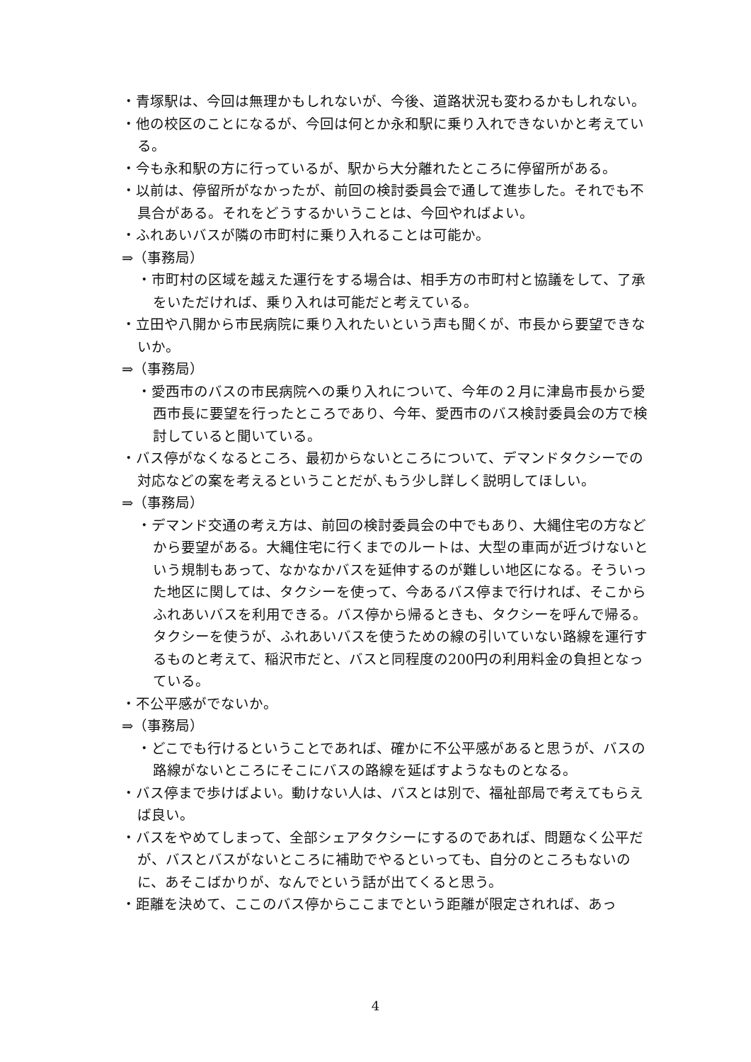・青塚駅は、今回は無理かもしれないが、今後、道路状況も変わるかもしれない。
・他の校区のことになるが、今回は何とか永和駅に乗り入れできないかと考えている。
・今も永和駅の方に行っているが、駅から大分離れたところに停留所がある。
・以前は、停留所がなかったが、前回の検討委員会で通して進歩した。それでも不具合がある。それをどうするかいうことは、今回やればよい。
・ふれあいバスが隣の市町村に乗り入れることは可能か。
⇒（事務局）
・市町村の区域を越えた運行をする場合は、相手方の市町村と協議をして、了承をいただければ、乗り入れは可能だと考えている。
・立田や八開から市民病院に乗り入れたいという声も聞くが、市長から要望できないか。
⇒（事務局）
・愛西市のバスの市民病院への乗り入れについて、今年の２月に津島市長から愛西市長に要望を行ったところであり、今年、愛西市のバス検討委員会の方で検討していると聞いている。
・バス停がなくなるところ、最初からないところについて、デマンドタクシーでの対応などの案を考えるということだが､もう少し詳しく説明してほしい。
⇒（事務局）
・デマンド交通の考え方は、前回の検討委員会の中でもあり、大縄住宅の方などから要望がある。大縄住宅に行くまでのルートは、大型の車両が近づけないという規制もあって、なかなかバスを延伸するのが難しい地区になる。そういった地区に関しては、タクシーを使って、今あるバス停まで行ければ、そこからふれあいバスを利用できる。バス停から帰るときも、タクシーを呼んで帰る。タクシーを使うが、ふれあいバスを使うための線の引いていない路線を運行するものと考えて、稲沢市だと、バスと同程度の200円の利用料金の負担となっている。
・不公平感がでないか。
⇒（事務局）
・どこでも行けるということであれば、確かに不公平感があると思うが、バスの路線がないところにそこにバスの路線を延ばすようなものとなる。
・バス停まで歩けばよい。動けない人は、バスとは別で、福祉部局で考えてもらえば良い。
・バスをやめてしまって、全部シェアタクシーにするのであれば、問題なく公平だが、バスとバスがないところに補助でやるといっても、自分のところもないのに、あそこばかりが、なんでという話が出てくると思う。
・距離を決めて、ここのバス停からここまでという距離が限定されれば、あっ
4